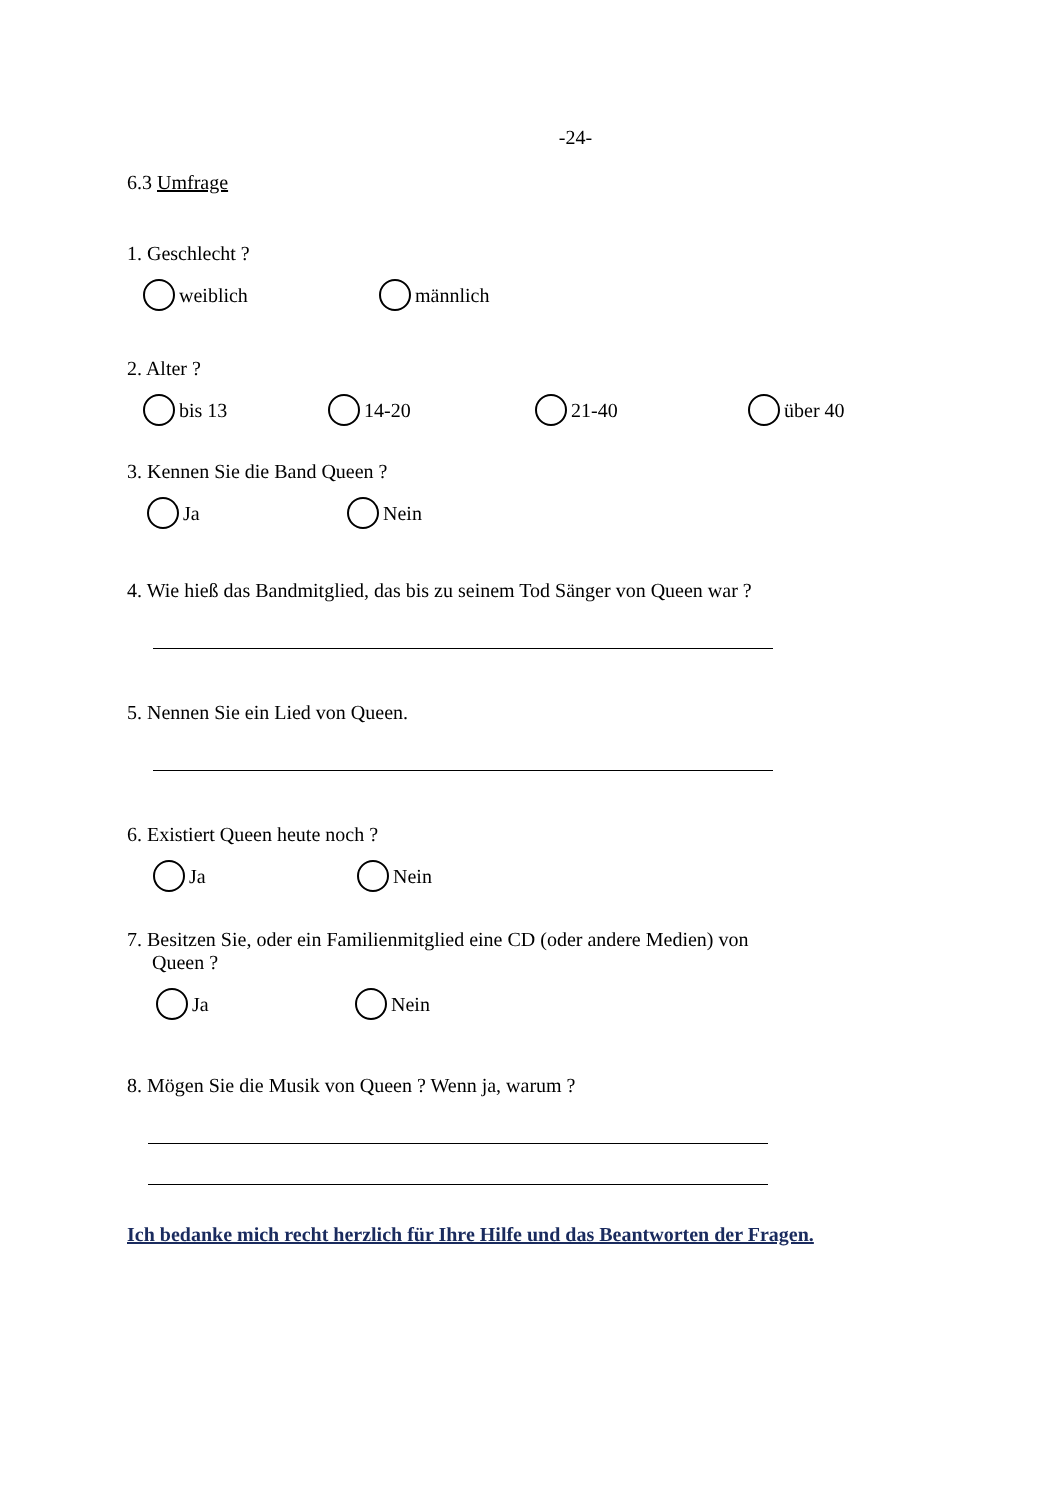-24-
6.3 Umfrage
1. Geschlecht ?
weiblich männlich
2. Alter ?
bis 13 14-20 21-40 über 40
3. Kennen Sie die Band Queen ?
Ja Nein
4. Wie hieß das Bandmitglied, das bis zu seinem Tod Sänger von Queen war ?
5. Nennen Sie ein Lied von Queen.
6. Existiert Queen heute noch ?
Ja Nein
7. Besitzen Sie, oder ein Familienmitglied eine CD (oder andere Medien) von
Queen ?
Ja Nein
8. Mögen Sie die Musik von Queen ? Wenn ja, warum ?
Ich bedanke mich recht herzlich für Ihre Hilfe und das Beantworten der Fragen.